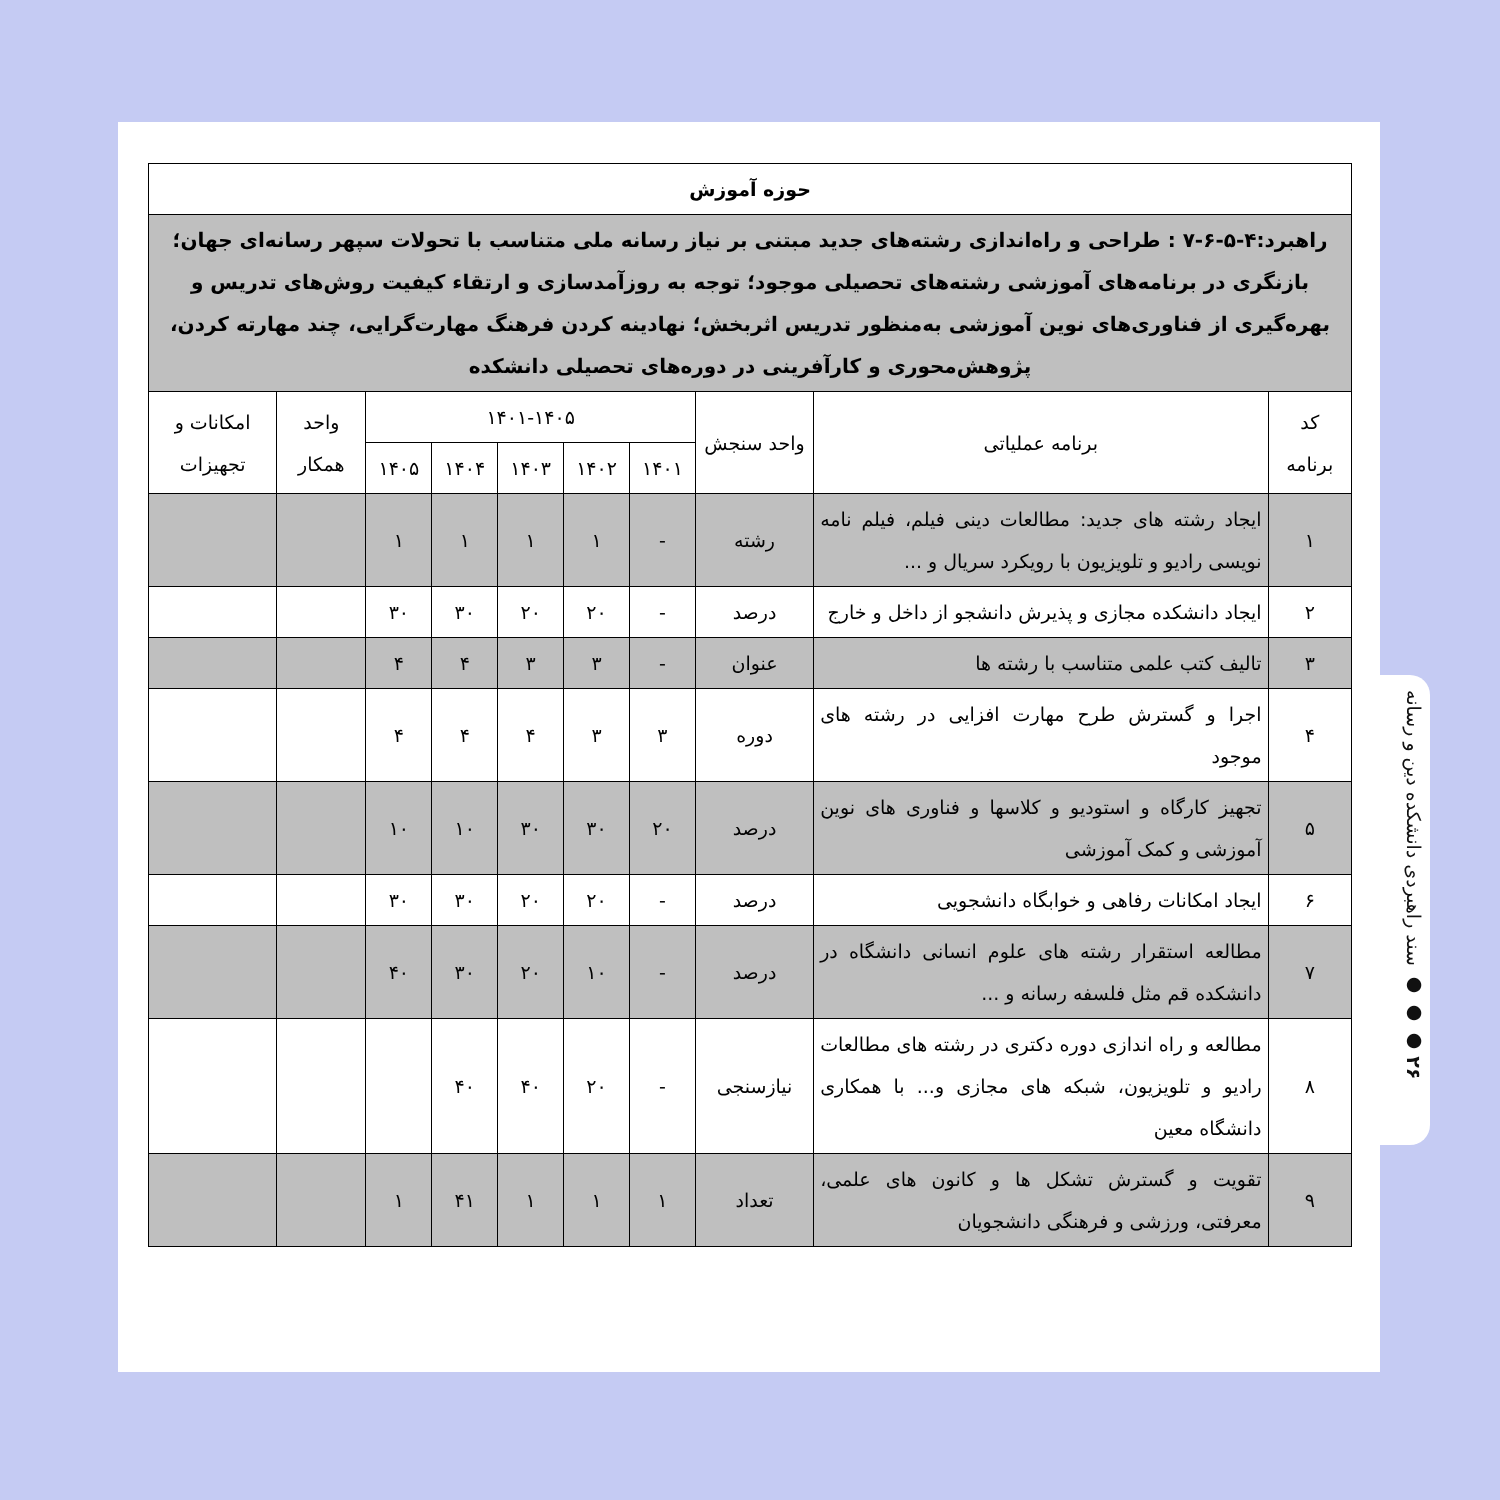۲۶ ● ● ● سند راهبردی دانشکده دین و رسانه
| حوزه آموزش | | | | | | | | | |
| راهبرد:۴-۵-۶-۷ : طراحی و راه‌اندازی رشته‌های جدید مبتنی بر نیاز رسانه ملی متناسب با تحولات سپهر رسانه‌ای جهان؛ بازنگری در برنامه‌های آموزشی رشته‌های تحصیلی موجود؛ توجه به روزآمدسازی و ارتقاء کیفیت روش‌های تدریس و بهره‌گیری از فناوری‌های نوین آموزشی به‌منظور تدریس اثربخش؛ نهادینه کردن فرهنگ مهارت‌گرایی، چند مهارته کردن، پژوهش‌محوری و کارآفرینی در دوره‌های تحصیلی دانشکده | | | | | | | | | |
| کد برنامه | برنامه عملیاتی | واحد سنجش | ۱۴۰۱-۱۴۰۵ | | | | | واحد همکار | امکانات و تجهیزات |
| | | | ۱۴۰۱ | ۱۴۰۲ | ۱۴۰۳ | ۱۴۰۴ | ۱۴۰۵ | | |
| ۱ | ایجاد رشته های جدید: مطالعات دینی فیلم، فیلم نامه نویسی رادیو و تلویزیون با رویکرد سریال و ... | رشته | - | ۱ | ۱ | ۱ | ۱ | | |
| ۲ | ایجاد دانشکده مجازی و پذیرش دانشجو از داخل و خارج | درصد | - | ۲۰ | ۲۰ | ۳۰ | ۳۰ | | |
| ۳ | تالیف کتب علمی متناسب با رشته ها | عنوان | - | ۳ | ۳ | ۴ | ۴ | | |
| ۴ | اجرا و گسترش طرح مهارت افزایی در رشته های موجود | دوره | ۳ | ۳ | ۴ | ۴ | ۴ | | |
| ۵ | تجهیز کارگاه و استودیو و کلاسها و فناوری های نوین آموزشی و کمک آموزشی | درصد | ۲۰ | ۳۰ | ۳۰ | ۱۰ | ۱۰ | | |
| ۶ | ایجاد امکانات رفاهی و خوابگاه دانشجویی | درصد | - | ۲۰ | ۲۰ | ۳۰ | ۳۰ | | |
| ۷ | مطالعه استقرار رشته های علوم انسانی دانشگاه در دانشکده قم مثل فلسفه رسانه و ... | درصد | - | ۱۰ | ۲۰ | ۳۰ | ۴۰ | | |
| ۸ | مطالعه و راه اندازی دوره دکتری در رشته های مطالعات رادیو و تلویزیون، شبکه های مجازی و... با همکاری دانشگاه معین | نیازسنجی | - | ۲۰ | ۴۰ | ۴۰ | | | |
| ۹ | تقویت و گسترش تشکل ها و کانون های علمی، معرفتی، ورزشی و فرهنگی دانشجویان | تعداد | ۱ | ۱ | ۱ | ۴۱ | ۱ | | |